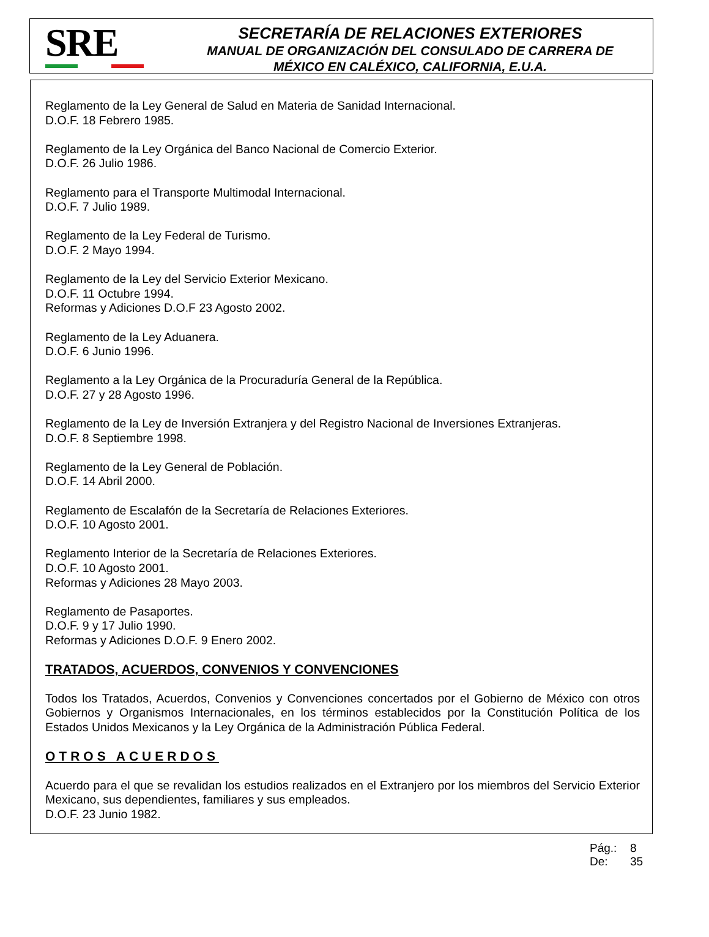SRE
SECRETARÍA DE RELACIONES EXTERIORES
MANUAL DE ORGANIZACIÓN DEL CONSULADO DE CARRERA DE
MÉXICO EN CALÉXICO, CALIFORNIA, E.U.A.
Reglamento de la Ley General de Salud en Materia de Sanidad Internacional.
D.O.F. 18 Febrero 1985.
Reglamento de la Ley Orgánica del Banco Nacional de Comercio Exterior.
D.O.F. 26 Julio 1986.
Reglamento para el Transporte Multimodal Internacional.
D.O.F. 7 Julio 1989.
Reglamento de la Ley Federal de Turismo.
D.O.F. 2 Mayo 1994.
Reglamento de la Ley del Servicio Exterior Mexicano.
D.O.F. 11 Octubre 1994.
Reformas y Adiciones D.O.F 23 Agosto 2002.
Reglamento de la Ley Aduanera.
D.O.F. 6 Junio 1996.
Reglamento a la Ley Orgánica de la Procuraduría General de la República.
D.O.F. 27 y 28 Agosto 1996.
Reglamento de la Ley de Inversión Extranjera y del Registro Nacional de Inversiones Extranjeras.
D.O.F. 8 Septiembre 1998.
Reglamento de la Ley General de Población.
D.O.F. 14 Abril 2000.
Reglamento de Escalafón de la Secretaría de Relaciones Exteriores.
D.O.F. 10 Agosto 2001.
Reglamento Interior de la Secretaría de Relaciones Exteriores.
D.O.F. 10 Agosto 2001.
Reformas y Adiciones 28 Mayo 2003.
Reglamento de Pasaportes.
D.O.F. 9 y 17 Julio 1990.
Reformas y Adiciones D.O.F. 9 Enero 2002.
TRATADOS, ACUERDOS, CONVENIOS Y CONVENCIONES
Todos los Tratados, Acuerdos, Convenios y Convenciones concertados por el Gobierno de México con otros Gobiernos y Organismos Internacionales, en los términos establecidos por la Constitución Política de los Estados Unidos Mexicanos y la Ley Orgánica de la Administración Pública Federal.
OTROS ACUERDOS
Acuerdo para el que se revalidan los estudios realizados en el Extranjero por los miembros del Servicio Exterior Mexicano, sus dependientes, familiares y sus empleados.
D.O.F. 23 Junio 1982.
Pág.: 8
De: 35